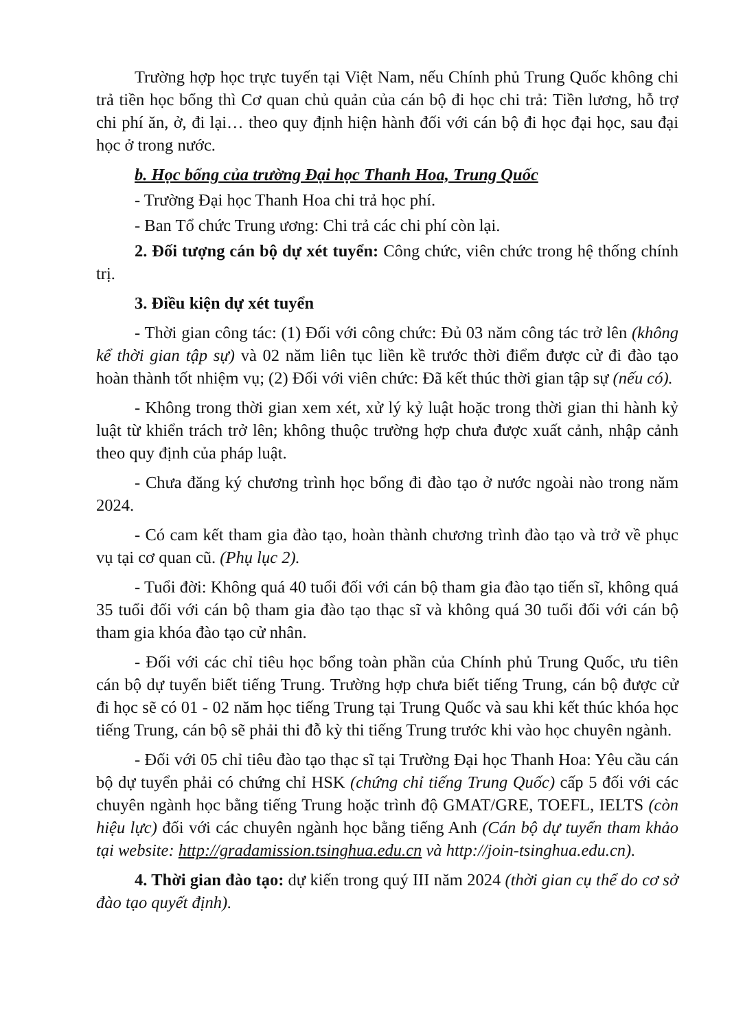Trường hợp học trực tuyến tại Việt Nam, nếu Chính phủ Trung Quốc không chi trả tiền học bổng thì Cơ quan chủ quản của cán bộ đi học chi trả: Tiền lương, hỗ trợ chi phí ăn, ở, đi lại… theo quy định hiện hành đối với cán bộ đi học đại học, sau đại học ở trong nước.
b. Học bổng của trường Đại học Thanh Hoa, Trung Quốc
- Trường Đại học Thanh Hoa chi trả học phí.
- Ban Tổ chức Trung ương: Chi trả các chi phí còn lại.
2. Đối tượng cán bộ dự xét tuyển: Công chức, viên chức trong hệ thống chính trị.
3. Điều kiện dự xét tuyển
- Thời gian công tác: (1) Đối với công chức: Đủ 03 năm công tác trở lên (không kể thời gian tập sự) và 02 năm liên tục liền kề trước thời điểm được cử đi đào tạo hoàn thành tốt nhiệm vụ; (2) Đối với viên chức: Đã kết thúc thời gian tập sự (nếu có).
- Không trong thời gian xem xét, xử lý kỷ luật hoặc trong thời gian thi hành kỷ luật từ khiển trách trở lên; không thuộc trường hợp chưa được xuất cảnh, nhập cảnh theo quy định của pháp luật.
- Chưa đăng ký chương trình học bổng đi đào tạo ở nước ngoài nào trong năm 2024.
- Có cam kết tham gia đào tạo, hoàn thành chương trình đào tạo và trở về phục vụ tại cơ quan cũ. (Phụ lục 2).
- Tuổi đời: Không quá 40 tuổi đối với cán bộ tham gia đào tạo tiến sĩ, không quá 35 tuổi đối với cán bộ tham gia đào tạo thạc sĩ và không quá 30 tuổi đối với cán bộ tham gia khóa đào tạo cử nhân.
- Đối với các chỉ tiêu học bổng toàn phần của Chính phủ Trung Quốc, ưu tiên cán bộ dự tuyển biết tiếng Trung. Trường hợp chưa biết tiếng Trung, cán bộ được cử đi học sẽ có 01 - 02 năm học tiếng Trung tại Trung Quốc và sau khi kết thúc khóa học tiếng Trung, cán bộ sẽ phải thi đỗ kỳ thi tiếng Trung trước khi vào học chuyên ngành.
- Đối với 05 chỉ tiêu đào tạo thạc sĩ tại Trường Đại học Thanh Hoa: Yêu cầu cán bộ dự tuyển phải có chứng chỉ HSK (chứng chỉ tiếng Trung Quốc) cấp 5 đối với các chuyên ngành học bằng tiếng Trung hoặc trình độ GMAT/GRE, TOEFL, IELTS (còn hiệu lực) đối với các chuyên ngành học bằng tiếng Anh (Cán bộ dự tuyển tham khảo tại website: http://gradamission.tsinghua.edu.cn và http://join-tsinghua.edu.cn).
4. Thời gian đào tạo: dự kiến trong quý III năm 2024 (thời gian cụ thể do cơ sở đào tạo quyết định).